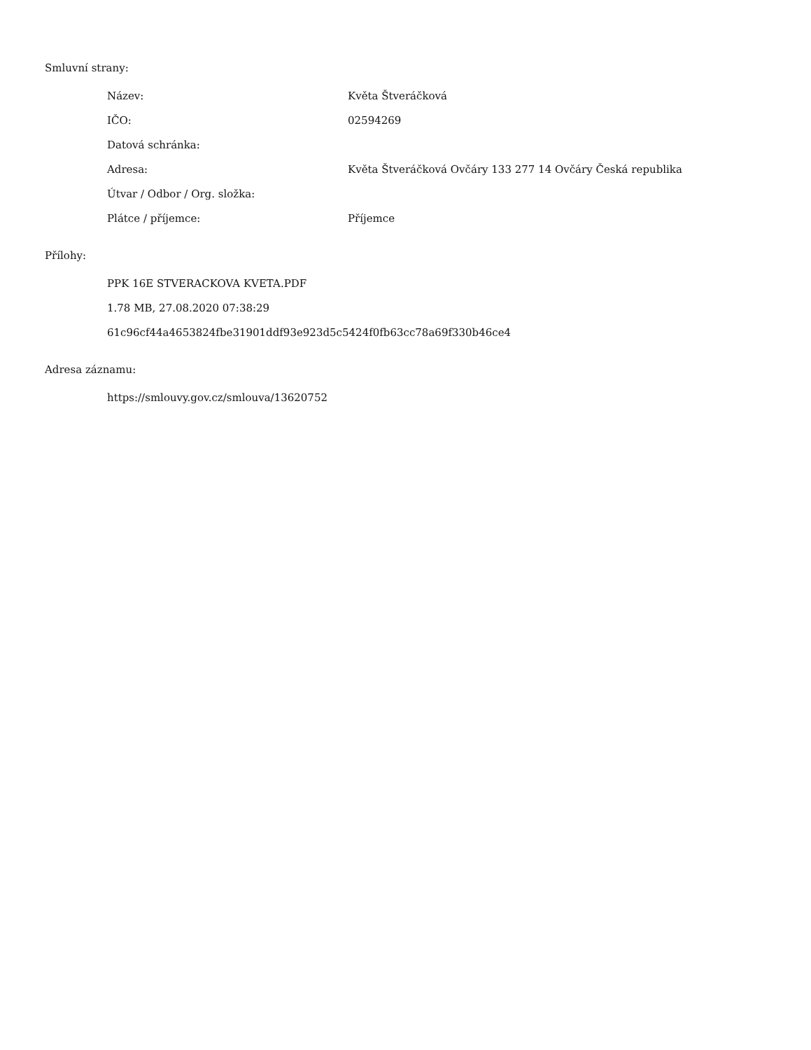Smluvní strany:
| Název: | Květa Štveráčková |
| IČO: | 02594269 |
| Datová schránka: | |
| Adresa: | Květa Štveráčková Ovčáry 133 277 14 Ovčáry Česká republika |
| Útvar / Odbor / Org. složka: | |
| Plátce / příjemce: | Příjemce |
Přílohy:
PPK 16E STVERACKOVA KVETA.PDF
1.78 MB, 27.08.2020 07:38:29
61c96cf44a4653824fbe31901ddf93e923d5c5424f0fb63cc78a69f330b46ce4
Adresa záznamu:
https://smlouvy.gov.cz/smlouva/13620752